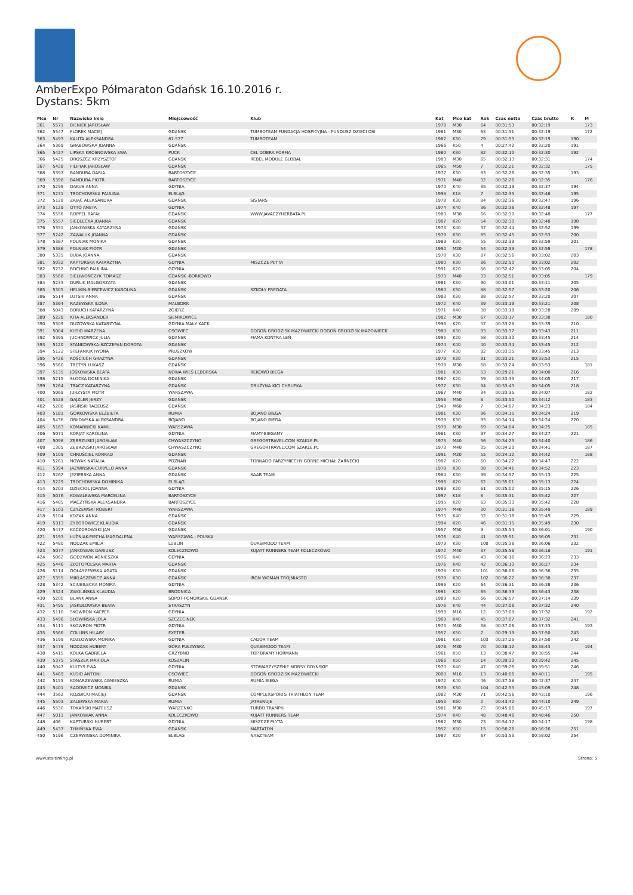AmberExpo Półmaraton Gdańsk 16.10.2016 r.
Dystans: 5km
| Mce | Nr | Nazwisko Imię | Miejscowość | Klub | Kat | Mce kat | Rok | Czas netto | Czas brutto | K | M |
| --- | --- | --- | --- | --- | --- | --- | --- | --- | --- | --- | --- |
| 361 | 5571 | BIENIEK JAROSŁAW | | | 1979 | M30 | 64 | 00:31:53 | 00:32:19 | | 173 |
| 362 | 5547 | FLOREK MACIEJ | GDAŃSK | TUMBOTEAM FUNDACJA HOSPICYJNA - FUNDUSZ DZIECI OSI | 1981 | M30 | 63 | 00:31:51 | 00:32:19 | | 172 |
| 363 | 5493 | KALITA ALEKSANDRA | 81-577 | TUMBOTEAM | 1982 | K30 | 79 | 00:31:53 | 00:32:19 | 190 | |
| 364 | 5369 | GRABOWSKA JOANNA | GDAŃSK | | 1966 | K50 | 4 | 00:27:42 | 00:32:20 | 191 | |
| 365 | 5427 | LIPSKA KROSNOWSKA EWA | PUCK | CEL DOBRA FORMA | 1980 | K30 | 82 | 00:32:10 | 00:32:30 | 192 | |
| 366 | 5425 | DROSZCZ KRZYSZTOF | GDANSK | REBEL MODULE GLOBAL | 1983 | M30 | 65 | 00:32:13 | 00:32:31 | | 174 |
| 367 | 5428 | FILIPIAK JAROSŁAW | GDAŃSK | | 1965 | M50 | 7 | 00:32:21 | 00:32:32 | | 175 |
| 368 | 5397 | BANDURA DARIA | BARTOSZYCE | | 1977 | K30 | 83 | 00:32:26 | 00:32:35 | 193 | |
| 369 | 5398 | BANDURA PIOTR | BARTOSZYCE | | 1971 | M40 | 32 | 00:32:26 | 00:32:35 | | 176 |
| 370 | 5299 | DAKUS ANNA | GDYNIA | | 1970 | K40 | 35 | 00:32:19 | 00:32:37 | 194 | |
| 371 | 5231 | TROCHOWSKA PAULINA | ELBLĄG | | 1998 | K18 | 7 | 00:32:35 | 00:32:46 | 195 | |
| 372 | 5128 | ZAJĄC ALEKSANDRA | GDAŃSK | SISTARS | 1978 | K30 | 84 | 00:32:36 | 00:32:47 | 196 | |
| 373 | 5129 | OTTO ANETA | GDYNIA | | 1974 | K40 | 36 | 00:32:36 | 00:32:48 | 197 | |
| 374 | 5556 | ROPPEL RAFAŁ | GDAŃSK | WWW.JAVACZYHERBATA.PL | 1980 | M30 | 66 | 00:32:30 | 00:32:48 | | 177 |
| 375 | 5557 | SIEDLECKA JOANNA | GDAŃSK | | 1987 | K20 | 54 | 00:32:30 | 00:32:48 | 198 | |
| 376 | 5351 | JANKOWSKA KATARZYNA | GDAŃSK | | 1973 | K40 | 37 | 00:32:44 | 00:32:52 | 199 | |
| 377 | 5242 | ZAWALUK JOANNA | GDAŃSK | | 1979 | K30 | 85 | 00:32:45 | 00:32:53 | 200 | |
| 378 | 5387 | POLNIAK MONIKA | GDAŃSK | | 1989 | K20 | 55 | 00:32:39 | 00:32:59 | 201 | |
| 379 | 5386 | POLNIAK PIOTR | GDAŃSK | | 1990 | M20 | 54 | 00:32:39 | 00:32:59 | | 178 |
| 380 | 5335 | BUBA JOANNA | GDAŃSK | | 1978 | K30 | 87 | 00:32:56 | 00:33:02 | 203 | |
| 381 | 5032 | KAPTURSKA KATARZYNA | GDYNIA | MISZCZE PŁYTA | 1980 | K30 | 86 | 00:32:50 | 00:33:02 | 202 | |
| 382 | 5232 | BOCHNO PAULINA | GDYNIA | | 1991 | K20 | 56 | 00:32:42 | 00:33:05 | 204 | |
| 383 | 5568 | SIELIWOŃCZYK TOMASZ | GDAŃSK -BORKOWO | | 1973 | M40 | 33 | 00:32:51 | 00:33:05 | | 179 |
| 384 | 5233 | DURLIK MAŁGORZATA | GDAŃSK | | 1981 | K30 | 90 | 00:33:01 | 00:33:11 | 205 | |
| 385 | 5305 | HELMIN-BIERCEWICZ KAROLINA | GDAŃSK | SZKOŁY FREGATA | 1980 | K30 | 88 | 00:32:57 | 00:33:20 | 206 | |
| 386 | 5514 | LUTSIV ANNA | GDAŃSK | | 1983 | K30 | 88 | 00:32:57 | 00:33:20 | 207 | |
| 387 | 5364 | RAŻEWSKA ILONA | MALBORK | | 1972 | K40 | 39 | 00:33:19 | 00:33:21 | 208 | |
| 388 | 5043 | BORUCH KATARZYNA | ZGIERZ | | 1971 | K40 | 38 | 00:33:18 | 00:33:28 | 209 | |
| 389 | 5228 | KITA ALEKSANDER | SIEMIROWICE | | 1982 | M30 | 67 | 00:33:17 | 00:33:38 | | 180 |
| 390 | 5309 | DUZOWSKA KATARZYNA | GDYNIA MAŁY KACK | | 1996 | K20 | 57 | 00:33:28 | 00:33:39 | 210 | |
| 391 | 5084 | KUSIO MARZENA | OSOWIEC | DOGOŃ GRODZISK MAZOWIECKI DOGOŃ GRODZISK MAZOWIECK | 1980 | K30 | 93 | 00:33:37 | 00:33:43 | 211 | |
| 392 | 5395 | JUCHNOWICZ JULIA | GDAŃSK | MAMA KONTRA LEŃ | 1995 | K20 | 58 | 00:33:30 | 00:33:45 | 214 | |
| 393 | 5120 | STANKOWSKA-SZCZEPAN DOROTA | GDAŃSK | | 1974 | K40 | 40 | 00:33:34 | 00:33:45 | 212 | |
| 394 | 5122 | STEFANIUK IWONA | PRUSZKOW | | 1977 | K30 | 92 | 00:33:35 | 00:33:45 | 213 | |
| 395 | 5426 | KOŚCIUCH GRAŻYNA | GDAŃSK | | 1979 | K30 | 91 | 00:33:21 | 00:33:53 | 215 | |
| 396 | 5560 | TRETYN ŁUKASZ | GDAŃSK | | 1979 | M30 | 68 | 00:33:24 | 00:33:53 | | 181 |
| 397 | 5135 | JÓŚKOWSKA BEATA | NOWA WIEŚ LĘBORSKA | REKOWO BIEGA | 1981 | K30 | 53 | 00:29:21 | 00:34:00 | 216 | |
| 398 | 5215 | SŁOCKA DOMINIKA | GDAŃSK | | 1987 | K20 | 59 | 00:33:33 | 00:34:05 | 217 | |
| 399 | 5264 | TRACZ KATARZYNA | GDAŃSK | DRUŻYNA KICI CHRUPKA | 1977 | K30 | 94 | 00:33:43 | 00:34:05 | 218 | |
| 400 | 5069 | JURZYSTA PIOTR | WARSZAWA | | 1967 | M40 | 34 | 00:33:35 | 00:34:07 | | 182 |
| 401 | 5528 | GAJZLER JERZY | GDAŃSK | | 1958 | M50 | 8 | 00:33:50 | 00:34:12 | | 183 |
| 402 | 5208 | JASIŃSKI TADEUSZ | GDAŃSK | | 1949 | M60 | 7 | 00:34:07 | 00:34:23 | | 184 |
| 403 | 5181 | GÓRKOWSKA ELŻBIETA | RUMIA | BOJANO BIEGA | 1981 | K30 | 96 | 00:34:15 | 00:34:24 | 219 | |
| 404 | 5436 | ORŁOWSKA ALEKSANDRA | BOJANO | BOJANO BIEGA | 1979 | K30 | 95 | 00:34:14 | 00:34:24 | 220 | |
| 405 | 5163 | KOMARNICKI KAMIL | WARSZAWA | | 1979 | M30 | 69 | 00:34:04 | 00:34:25 | | 185 |
| 406 | 5071 | KORJAT KAROLINA | GDYNIA | MAMY-BIEGAMY | 1981 | K30 | 97 | 00:34:27 | 00:34:27 | 221 | |
| 407 | 5098 | ZĘBRZUSKI JAROSŁAW | CHWASZCZYNO | GREGORTRAVEL.COM SZAKLE.PL | 1973 | M40 | 36 | 00:34:23 | 00:34:40 | | 186 |
| 408 | 1305 | ZĘBRZUSKI JAROSŁAW | CHWASZCZYNO | GREGORTRAVEL.COM SZAKLE.PL | 1973 | M40 | 35 | 00:34:20 | 00:34:41 | | 187 |
| 409 | 5109 | CHRUŚCIEL KONRAD | GDAŃSK | | 1991 | M20 | 55 | 00:34:12 | 00:34:42 | | 188 |
| 410 | 5261 | NOWAK NATALIA | POZNAŃ | TORNADO PARZYMIECHY GÓRNE MICHAŁ ŻARNECKI | 1987 | K20 | 60 | 00:34:22 | 00:34:47 | 222 | |
| 411 | 5394 | JAZWINSKA-CURYLLO ANNA | GDANSK | | 1978 | K30 | 98 | 00:34:41 | 00:34:52 | 223 | |
| 412 | 5262 | JEZIERSKA ANNA | GDAŃSK | SAAB TEAM | 1984 | K30 | 99 | 00:34:57 | 00:35:13 | 225 | |
| 413 | 5229 | TROCHOWSKA DOMINIKA | ELBLĄG | | 1996 | K20 | 62 | 00:35:01 | 00:35:13 | 224 | |
| 414 | 5203 | DZIĘCIOŁ JOANNA | GDYNIA | | 1989 | K20 | 61 | 00:35:00 | 00:35:15 | 226 | |
| 415 | 5076 | KOWALEWSKA MARCELINA | BARTOSZYCE | | 1997 | K18 | 8 | 00:35:31 | 00:35:42 | 227 | |
| 416 | 5485 | MĄCZYŃSKA ALEKSANDRA | BARTOSZYCE | | 1995 | K20 | 63 | 00:35:33 | 00:35:42 | 228 | |
| 417 | 5103 | CZYŻEWSKI ROBERT | WARSZAWA | | 1974 | M40 | 30 | 00:31:16 | 00:35:49 | | 189 |
| 418 | 5104 | KOZAK ANNA | GDAŃSK | | 1975 | K40 | 32 | 00:31:16 | 00:35:49 | 229 | |
| 419 | 5313 | ZYBOROWICZ KLAUDIA | GDAŃSK | | 1994 | K20 | 46 | 00:31:15 | 00:35:49 | 230 | |
| 420 | 5477 | KACZOROWSKI JAN | GDAŃSK | | 1957 | M50 | 9 | 00:35:54 | 00:36:01 | | 190 |
| 421 | 5193 | ŁUŻNIAK-PIECHA MAGDALENA | WARSZAWA - POLSKA | | 1976 | K40 | 41 | 00:35:51 | 00:36:05 | 231 | |
| 422 | 5480 | NODZAK EMILIA | LUBLIN | QUASIMODO TEAM | 1979 | K30 | 100 | 00:35:36 | 00:36:06 | 232 | |
| 423 | 5077 | JANKOWIAK DARIUSZ | KOLECZKOWO | KUJATT RUNNERS TEAM KOLECZKOWO | 1972 | M40 | 37 | 00:35:58 | 00:36:16 | | 191 |
| 424 | 5062 | GODZWON AGNIESZKA | GDYNIA | | 1976 | K40 | 43 | 00:36:16 | 00:36:23 | 233 | |
| 425 | 5446 | ZŁOTOPOLSKA MARTA | GDAŃSK | | 1976 | K40 | 42 | 00:36:13 | 00:36:27 | 234 | |
| 426 | 5114 | GOŁASZEWSKA AGATA | GDAŃSK | | 1978 | K30 | 101 | 00:36:06 | 00:36:36 | 235 | |
| 427 | 5355 | MIKŁASZEWICZ ANNA | GDAŃSK | IRON WOMAN TRÓJMIASTO | 1979 | K30 | 102 | 00:36:22 | 00:36:38 | 237 | |
| 428 | 5342 | SCIUBILECKA MONIKA | GDYNIA | | 1996 | K20 | 64 | 00:36:31 | 00:36:38 | 236 | |
| 429 | 5324 | ZWOLIŃSKA KLAUDIA | BRODNICA | | 1991 | K20 | 65 | 00:36:39 | 00:36:43 | 238 | |
| 430 | 5200 | BLANK ANNA | SOPOT-POMORSKIE GDANSK | | 1989 | K20 | 66 | 00:36:57 | 00:37:14 | 239 | |
| 431 | 5495 | JASKUŁOWSKA BEATA | STRASZYN | | 1976 | K40 | 44 | 00:37:06 | 00:37:32 | 240 | |
| 432 | 5110 | SKOWRON KACPER | GDYNIA | | 1999 | M16 | 12 | 00:37:08 | 00:37:32 | | 192 |
| 433 | 5496 | SŁOWIŃSKA JOLA | SZCZECINEK | | 1969 | K40 | 45 | 00:37:07 | 00:37:32 | 241 | |
| 434 | 5111 | SKOWRON PIOTR | GDYNIA | | 1973 | M40 | 38 | 00:37:06 | 00:37:33 | | 193 |
| 435 | 5566 | COLLINS HILARY | EXETER | | 1957 | K50 | 7 | 00:29:19 | 00:37:50 | 243 | |
| 436 | 5199 | KOZŁOWSKA MONIKA | GDYNIA | CADOR TEAM | 1981 | K30 | 103 | 00:37:25 | 00:37:50 | 242 | |
| 437 | 5479 | NODŻAK HUBERT | GÓRA PUŁAWSKA | QUASIMODO TEAM | 1978 | M30 | 70 | 00:38:12 | 00:38:43 | | 194 |
| 438 | 5415 | KOLKA GABRIELA | GRZYBNO | TOP BRAMY HORMANN | 1961 | K50 | 13 | 00:38:47 | 00:38:55 | 244 | |
| 439 | 5375 | STASZEK MARIOLA | KOSZALIN | | 1966 | K50 | 14 | 00:39:33 | 00:39:42 | 245 | |
| 440 | 5047 | KULTYS EWA | GDYNIA | STOWARZYSZENIE MORSY GDYŃSKIE | 1970 | K40 | 47 | 00:39:26 | 00:39:51 | 246 | |
| 441 | 5469 | KUSIO ANTONI | OSOWIEC | DOGOŃ GRODZISK MAZOWIECKI | 2000 | M16 | 13 | 00:40:06 | 00:40:11 | | 195 |
| 442 | 5155 | KONARZEWSKA AGNIESZKA | RUMIA | RUMIA BIEGA | 1972 | K40 | 46 | 00:37:58 | 00:42:37 | 247 | |
| 443 | 5401 | SADOWICZ MONIKA | GDANSK | | 1979 | K30 | 104 | 00:42:55 | 00:43:09 | 248 | |
| 444 | 3562 | ROZBICKI MACIEJ | GDAŃSK | COMPLEXSPORTS TRIATHLON TEAM | 1982 | M30 | 71 | 00:42:56 | 00:43:10 | | 196 |
| 445 | 5503 | ZALEWSKA MARIA | RUMIA | JATRENUJE | 1953 | K60 | 2 | 00:43:42 | 00:44:10 | 249 | |
| 446 | 5530 | TOKARSKI MATEUSZ | WARZENKO | TURBO TRAMPKI | 1981 | M30 | 72 | 00:45:06 | 00:45:17 | | 197 |
| 447 | 5011 | JANKOWIAK ANNA | KOLECZKOWO | KUJATT RUNNERS TEAM | 1974 | K40 | 48 | 00:48:46 | 00:48:46 | 250 | |
| 448 | 406 | KAPTURSKI HUBERT | GDYNIA | MISZCZE PŁYTA | 1982 | M30 | 73 | 00:54:17 | 00:54:17 | | 198 |
| 449 | 5437 | TYMIŃSKA EWA | GDAŃSK | MARTATON | 1957 | K50 | 15 | 00:56:26 | 00:56:26 | 251 | |
| 450 | 5196 | CZERWINSKA DOMINIKA | ELBLAG | NASZTEAM | 1987 | K20 | 67 | 00:53:53 | 00:58:02 | 254 | |
www.sts-timing.pl Strona: 5